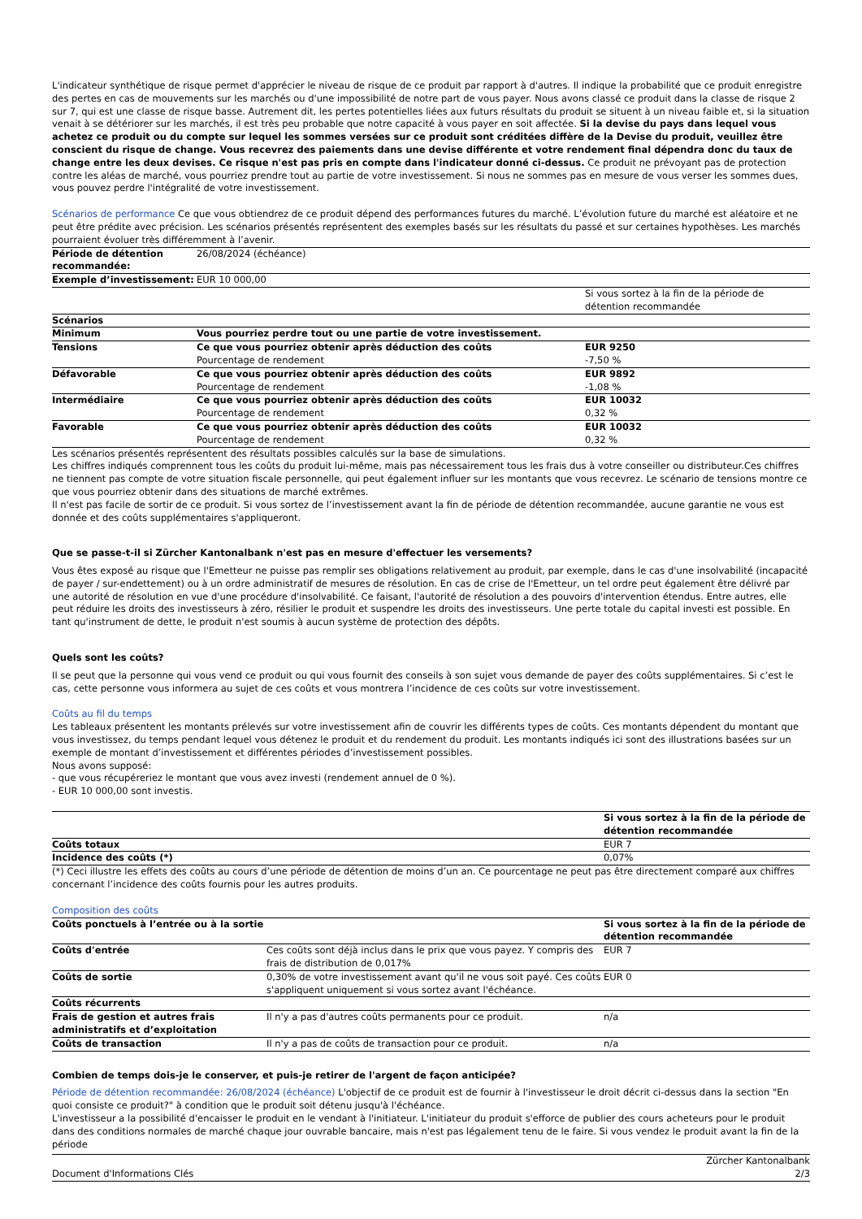L'indicateur synthétique de risque permet d'apprécier le niveau de risque de ce produit par rapport à d'autres. Il indique la probabilité que ce produit enregistre des pertes en cas de mouvements sur les marchés ou d'une impossibilité de notre part de vous payer. Nous avons classé ce produit dans la classe de risque 2 sur 7, qui est une classe de risque basse. Autrement dit, les pertes potentielles liées aux futurs résultats du produit se situent à un niveau faible et, si la situation venait à se détériorer sur les marchés, il est très peu probable que notre capacité à vous payer en soit affectée. Si la devise du pays dans lequel vous achetez ce produit ou du compte sur lequel les sommes versées sur ce produit sont créditées diffère de la Devise du produit, veuillez être conscient du risque de change. Vous recevrez des paiements dans une devise différente et votre rendement final dépendra donc du taux de change entre les deux devises. Ce risque n'est pas pris en compte dans l'indicateur donné ci-dessus. Ce produit ne prévoyant pas de protection contre les aléas de marché, vous pourriez prendre tout au partie de votre investissement. Si nous ne sommes pas en mesure de vous verser les sommes dues, vous pouvez perdre l'intégralité de votre investissement.
Scénarios de performance Ce que vous obtiendrez de ce produit dépend des performances futures du marché. L’évolution future du marché est aléatoire et ne peut être prédite avec précision. Les scénarios présentés représentent des exemples basés sur les résultats du passé et sur certaines hypothèses. Les marchés pourraient évoluer très différemment à l’avenir.
| Période de détention recommandée: | 26/08/2024 (échéance) | |
| Exemple d’investissement: | EUR 10 000,00 | |
| | | Si vous sortez à la fin de la période de détention recommandée |
| Scénarios | | |
| Minimum | Vous pourriez perdre tout ou une partie de votre investissement. | |
| Tensions | Ce que vous pourriez obtenir après déduction des coûts Pourcentage de rendement | EUR 9250 -7,50 % |
| Défavorable | Ce que vous pourriez obtenir après déduction des coûts Pourcentage de rendement | EUR 9892 -1,08 % |
| Intermédiaire | Ce que vous pourriez obtenir après déduction des coûts Pourcentage de rendement | EUR 10032 0,32 % |
| Favorable | Ce que vous pourriez obtenir après déduction des coûts Pourcentage de rendement | EUR 10032 0,32 % |
Les scénarios présentés représentent des résultats possibles calculés sur la base de simulations.
Les chiffres indiqués comprennent tous les coûts du produit lui-même, mais pas nécessairement tous les frais dus à votre conseiller ou distributeur.Ces chiffres ne tiennent pas compte de votre situation fiscale personnelle, qui peut également influer sur les montants que vous recevrez. Le scénario de tensions montre ce que vous pourriez obtenir dans des situations de marché extrêmes.
Il n'est pas facile de sortir de ce produit. Si vous sortez de l’investissement avant la fin de période de détention recommandée, aucune garantie ne vous est donnée et des coûts supplémentaires s'appliqueront.
Que se passe-t-il si Zürcher Kantonalbank n'est pas en mesure d'effectuer les versements?
Vous êtes exposé au risque que l'Emetteur ne puisse pas remplir ses obligations relativement au produit, par exemple, dans le cas d'une insolvabilité (incapacité de payer / sur-endettement) ou à un ordre administratif de mesures de résolution. En cas de crise de l'Emetteur, un tel ordre peut également être délivré par une autorité de résolution en vue d'une procédure d'insolvabilité. Ce faisant, l'autorité de résolution a des pouvoirs d'intervention étendus. Entre autres, elle peut réduire les droits des investisseurs à zéro, résilier le produit et suspendre les droits des investisseurs. Une perte totale du capital investi est possible. En tant qu'instrument de dette, le produit n'est soumis à aucun système de protection des dépôts.
Quels sont les coûts?
Il se peut que la personne qui vous vend ce produit ou qui vous fournit des conseils à son sujet vous demande de payer des coûts supplémentaires. Si c’est le cas, cette personne vous informera au sujet de ces coûts et vous montrera l’incidence de ces coûts sur votre investissement.
Coûts au fil du temps
Les tableaux présentent les montants prélevés sur votre investissement afin de couvrir les différents types de coûts. Ces montants dépendent du montant que vous investissez, du temps pendant lequel vous détenez le produit et du rendement du produit. Les montants indiqués ici sont des illustrations basées sur un exemple de montant d’investissement et différentes périodes d’investissement possibles.
Nous avons supposé:
- que vous récupéreriez le montant que vous avez investi (rendement annuel de 0 %).
- EUR 10 000,00 sont investis.
| | Si vous sortez à la fin de la période de détention recommandée |
| Coûts totaux | EUR 7 |
| Incidence des coûts (*) | 0,07% |
(*) Ceci illustre les effets des coûts au cours d’une période de détention de moins d’un an. Ce pourcentage ne peut pas être directement comparé aux chiffres concernant l’incidence des coûts fournis pour les autres produits.
Composition des coûts
| Coûts ponctuels à l’entrée ou à la sortie | | Si vous sortez à la fin de la période de détention recommandée |
| --- | --- | --- |
| Coûts d'entrée | Ces coûts sont déjà inclus dans le prix que vous payez. Y compris des frais de distribution de 0,017% | EUR 7 |
| Coûts de sortie | 0,30% de votre investissement avant qu'il ne vous soit payé. Ces coûts s'appliquent uniquement si vous sortez avant l'échéance. | EUR 0 |
| Coûts récurrents | | |
| Frais de gestion et autres frais administratifs et d’exploitation | Il n'y a pas d'autres coûts permanents pour ce produit. | n/a |
| Coûts de transaction | Il n'y a pas de coûts de transaction pour ce produit. | n/a |
Combien de temps dois-je le conserver, et puis-je retirer de l'argent de façon anticipée?
Période de détention recommandée: 26/08/2024 (échéance) L'objectif de ce produit est de fournir à l'investisseur le droit décrit ci-dessus dans la section "En quoi consiste ce produit?" à condition que le produit soit détenu jusqu'à l'échéance.
L'investisseur a la possibilité d'encaisser le produit en le vendant à l'initiateur. L'initiateur du produit s'efforce de publier des cours acheteurs pour le produit dans des conditions normales de marché chaque jour ouvrable bancaire, mais n'est pas légalement tenu de le faire. Si vous vendez le produit avant la fin de la période
Document d'Informations Clés Zürcher Kantonalbank
2/3